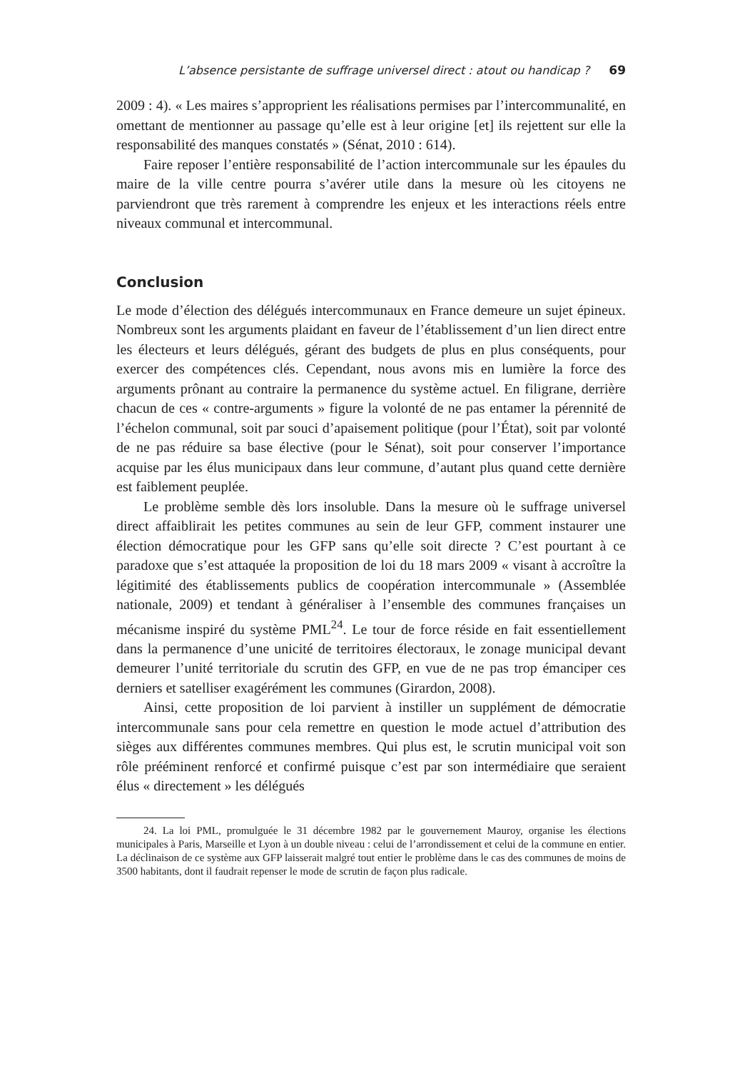L’absence persistante de suffrage universel direct : atout ou handicap ? 69
2009 : 4). « Les maires s’approprient les réalisations permises par l’intercommunalité, en omettant de mentionner au passage qu’elle est à leur origine [et] ils rejettent sur elle la responsabilité des manques constatés » (Sénat, 2010 : 614).
Faire reposer l’entière responsabilité de l’action intercommunale sur les épaules du maire de la ville centre pourra s’avérer utile dans la mesure où les citoyens ne parviendront que très rarement à comprendre les enjeux et les interactions réels entre niveaux communal et intercommunal.
Conclusion
Le mode d’élection des délégués intercommunaux en France demeure un sujet épineux. Nombreux sont les arguments plaidant en faveur de l’établissement d’un lien direct entre les électeurs et leurs délégués, gérant des budgets de plus en plus conséquents, pour exercer des compétences clés. Cependant, nous avons mis en lumière la force des arguments prônant au contraire la permanence du système actuel. En filigrane, derrière chacun de ces « contre-arguments » figure la volonté de ne pas entamer la pérennité de l’échelon communal, soit par souci d’apaisement politique (pour l’État), soit par volonté de ne pas réduire sa base élective (pour le Sénat), soit pour conserver l’importance acquise par les élus municipaux dans leur commune, d’autant plus quand cette dernière est faiblement peuplée.
Le problème semble dès lors insoluble. Dans la mesure où le suffrage universel direct affaiblirait les petites communes au sein de leur GFP, comment instaurer une élection démocratique pour les GFP sans qu’elle soit directe ? C’est pourtant à ce paradoxe que s’est attaquée la proposition de loi du 18 mars 2009 « visant à accroître la légitimité des établissements publics de coopération intercommunale » (Assemblée nationale, 2009) et tendant à généraliser à l’ensemble des communes françaises un mécanisme inspiré du système PML<sup>24</sup>. Le tour de force réside en fait essentiellement dans la permanence d’une unicité de territoires électoraux, le zonage municipal devant demeurer l’unité territoriale du scrutin des GFP, en vue de ne pas trop émanciper ces derniers et satelliser exagérément les communes (Girardon, 2008).
Ainsi, cette proposition de loi parvient à instiller un supplément de démocratie intercommunale sans pour cela remettre en question le mode actuel d’attribution des sièges aux différentes communes membres. Qui plus est, le scrutin municipal voit son rôle prééminent renforcé et confirmé puisque c’est par son intermédiaire que seraient élus « directement » les délégués
24. La loi PML, promulguée le 31 décembre 1982 par le gouvernement Mauroy, organise les élections municipales à Paris, Marseille et Lyon à un double niveau : celui de l’arrondissement et celui de la commune en entier. La déclinaison de ce système aux GFP laisserait malgré tout entier le problème dans le cas des communes de moins de 3500 habitants, dont il faudrait repenser le mode de scrutin de façon plus radicale.